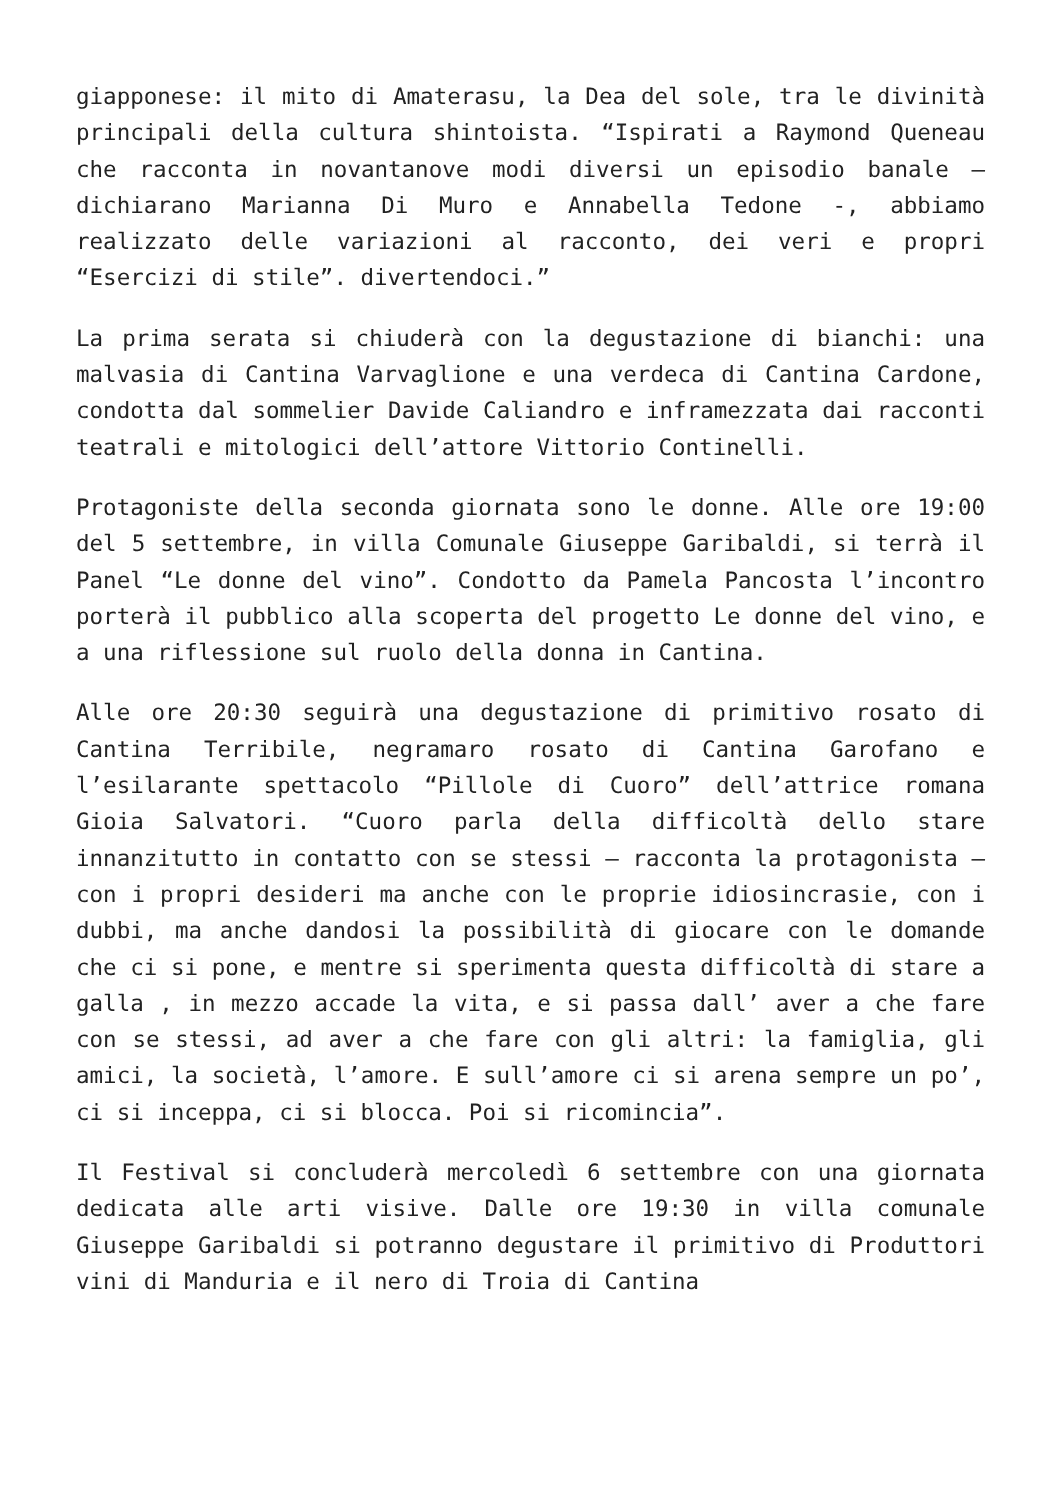giapponese: il mito di Amaterasu, la Dea del sole, tra le divinità principali della cultura shintoista. “Ispirati a Raymond Queneau che racconta in novantanove modi diversi un episodio banale – dichiarano Marianna Di Muro e Annabella Tedone -, abbiamo realizzato delle variazioni al racconto, dei veri e propri “Esercizi di stile”. divertendoci.”
La prima serata si chiuderà con la degustazione di bianchi: una malvasia di Cantina Varvaglione e una verdeca di Cantina Cardone, condotta dal sommelier Davide Caliandro e inframezzata dai racconti teatrali e mitologici dell’attore Vittorio Continelli.
Protagoniste della seconda giornata sono le donne. Alle ore 19:00 del 5 settembre, in villa Comunale Giuseppe Garibaldi, si terrà il Panel “Le donne del vino”. Condotto da Pamela Pancosta l’incontro porterà il pubblico alla scoperta del progetto Le donne del vino, e a una riflessione sul ruolo della donna in Cantina.
Alle ore 20:30 seguirà una degustazione di primitivo rosato di Cantina Terribile, negramaro rosato di Cantina Garofano e l’esilarante spettacolo “Pillole di Cuoro” dell’attrice romana Gioia Salvatori. “Cuoro parla della difficoltà dello stare innanzitutto in contatto con se stessi – racconta la protagonista – con i propri desideri ma anche con le proprie idiosincrasie, con i dubbi, ma anche dandosi la possibilità di giocare con le domande che ci si pone, e mentre si sperimenta questa difficoltà di stare a galla , in mezzo accade la vita, e si passa dall’ aver a che fare con se stessi, ad aver a che fare con gli altri: la famiglia, gli amici, la società, l’amore. E sull’amore ci si arena sempre un po’, ci si inceppa, ci si blocca. Poi si ricomincia”.
Il Festival si concluderà mercoledì 6 settembre con una giornata dedicata alle arti visive. Dalle ore 19:30 in villa comunale Giuseppe Garibaldi si potranno degustare il primitivo di Produttori vini di Manduria e il nero di Troia di Cantina